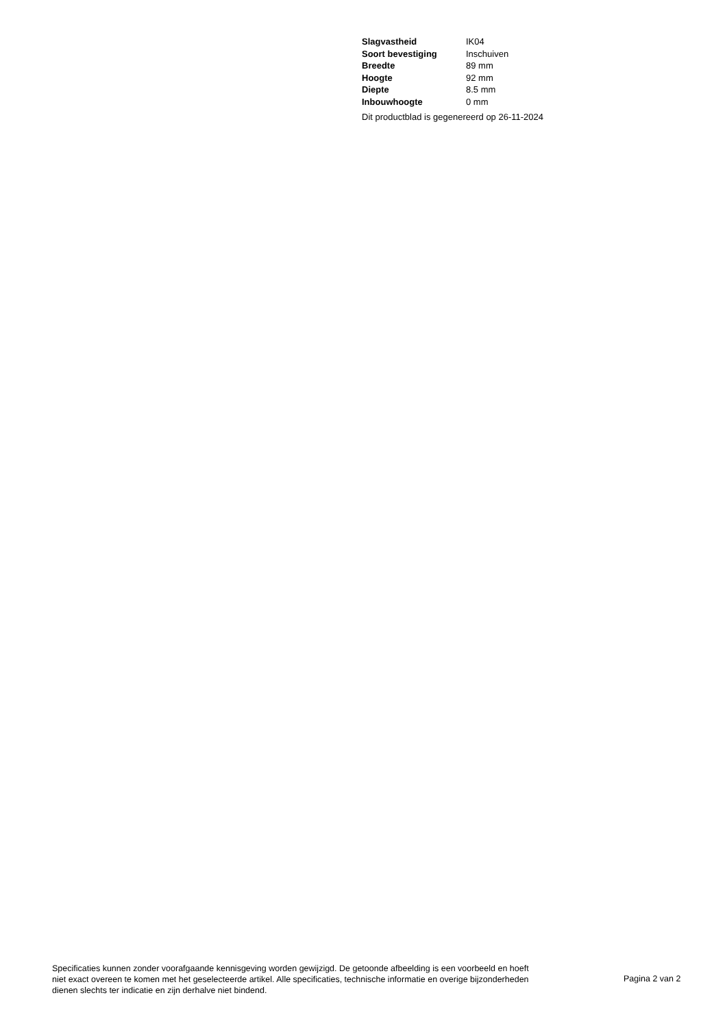| Slagvastheid | IK04 |
| Soort bevestiging | Inschuiven |
| Breedte | 89 mm |
| Hoogte | 92 mm |
| Diepte | 8.5 mm |
| Inbouwhoogte | 0 mm |
Dit productblad is gegenereerd op 26-11-2024
Specificaties kunnen zonder voorafgaande kennisgeving worden gewijzigd. De getoonde afbeelding is een voorbeeld en hoeft niet exact overeen te komen met het geselecteerde artikel. Alle specificaties, technische informatie en overige bijzonderheden dienen slechts ter indicatie en zijn derhalve niet bindend.
Pagina 2 van 2